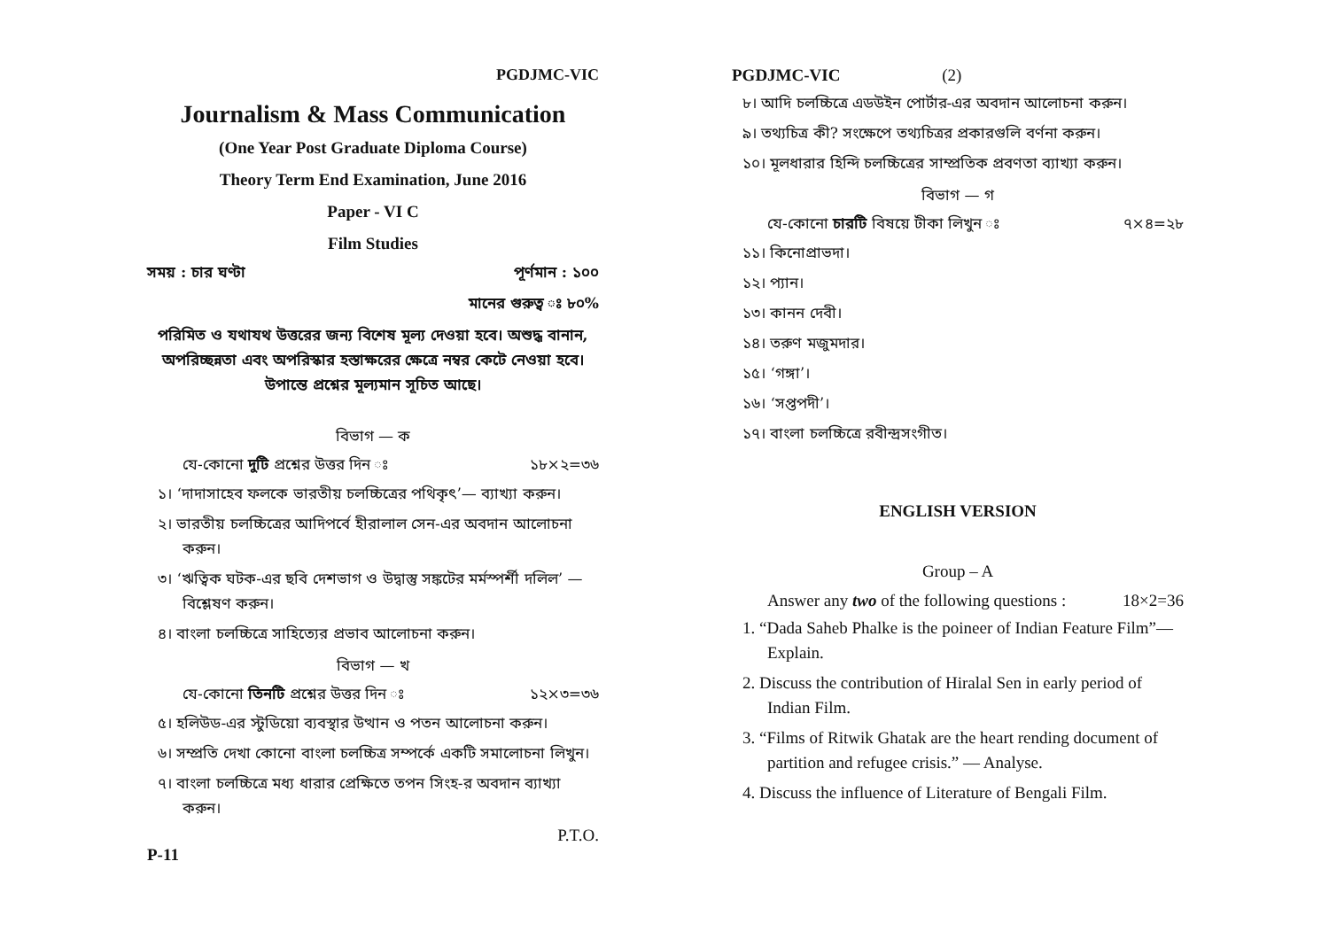PGDJMC-VIC
Journalism & Mass Communication
(One Year Post Graduate Diploma Course)
Theory Term End Examination, June 2016
Paper - VI C
Film Studies
সময় : চার ঘণ্টা পূর্ণমান : ১০০
মানের গুরুত্ব ঃ ৮০%
পরিমিত ও যথাযথ উত্তরের জন্য বিশেষ মূল্য দেওয়া হবে। অশুদ্ধ বানান, অপরিচ্ছন্নতা এবং অপরিস্কার হস্তাক্ষরের ক্ষেত্রে নম্বর কেটে নেওয়া হবে। উপান্তে প্রশ্নের মূল্যমান সূচিত আছে।
বিভাগ — ক
যে-কোনো দুটি প্রশ্নের উত্তর দিন ঃ ১৮×২=৩৬
১। ‘দাদাসাহেব ফলকে ভারতীয় চলচ্চিত্রের পথিকৃৎ’— ব্যাখ্যা করুন।
২। ভারতীয় চলচ্চিত্রের আদিপর্বে হীরালাল সেন-এর অবদান আলোচনা করুন।
৩। ‘ঋত্বিক ঘটক-এর ছবি দেশভাগ ও উদ্বাস্তু সঙ্কটের মর্মস্পর্শী দলিল’ — বিশ্লেষণ করুন।
৪। বাংলা চলচ্চিত্রে সাহিত্যের প্রভাব আলোচনা করুন।
বিভাগ — খ
যে-কোনো তিনটি প্রশ্নের উত্তর দিন ঃ ১২×৩=৩৬
৫। হলিউড-এর স্টুডিয়ো ব্যবস্থার উত্থান ও পতন আলোচনা করুন।
৬। সম্প্রতি দেখা কোনো বাংলা চলচ্চিত্র সম্পর্কে একটি সমালোচনা লিখুন।
৭। বাংলা চলচ্চিত্রে মধ্য ধারার প্রেক্ষিতে তপন সিংহ-র অবদান ব্যাখ্যা করুন।
P.T.O.
P-11
PGDJMC-VIC (2)
৮। আদি চলচ্চিত্রে এডউইন পোর্টার-এর অবদান আলোচনা করুন।
৯। তথ্যচিত্র কী? সংক্ষেপে তথ্যচিত্রর প্রকারগুলি বর্ণনা করুন।
১০। মূলধারার হিন্দি চলচ্চিত্রের সাম্প্রতিক প্রবণতা ব্যাখ্যা করুন।
বিভাগ — গ
যে-কোনো চারটি বিষয়ে টীকা লিখুন ঃ ৭×৪=২৮
১১। কিনোপ্রাভদা।
১২। প্যান।
১৩। কানন দেবী।
১৪। তরুণ মজুমদার।
১৫। ‘গঙ্গা’।
১৬। ‘সপ্তপদী’।
১৭। বাংলা চলচ্চিত্রে রবীন্দ্রসংগীত।
ENGLISH VERSION
Group – A
Answer any two of the following questions : 18×2=36
1. “Dada Saheb Phalke is the poineer of Indian Feature Film”— Explain.
2. Discuss the contribution of Hiralal Sen in early period of Indian Film.
3. “Films of Ritwik Ghatak are the heart rending document of partition and refugee crisis.” — Analyse.
4. Discuss the influence of Literature of Bengali Film.